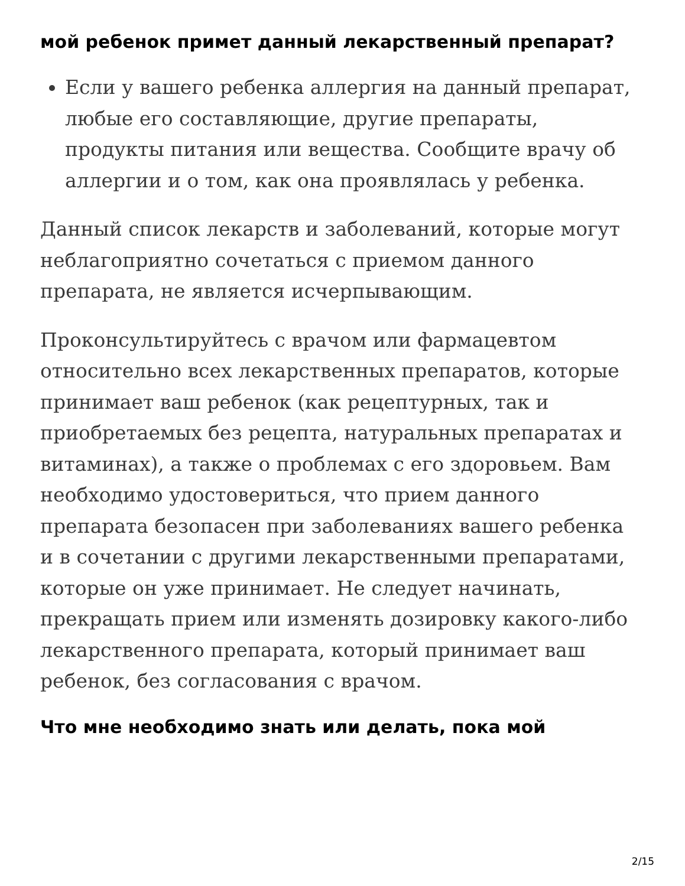мой ребенок примет данный лекарственный препарат?
Если у вашего ребенка аллергия на данный препарат, любые его составляющие, другие препараты, продукты питания или вещества. Сообщите врачу об аллергии и о том, как она проявлялась у ребенка.
Данный список лекарств и заболеваний, которые могут неблагоприятно сочетаться с приемом данного препарата, не является исчерпывающим.
Проконсультируйтесь с врачом или фармацевтом относительно всех лекарственных препаратов, которые принимает ваш ребенок (как рецептурных, так и приобретаемых без рецепта, натуральных препаратах и витаминах), а также о проблемах с его здоровьем. Вам необходимо удостовериться, что прием данного препарата безопасен при заболеваниях вашего ребенка и в сочетании с другими лекарственными препаратами, которые он уже принимает. Не следует начинать, прекращать прием или изменять дозировку какого-либо лекарственного препарата, который принимает ваш ребенок, без согласования с врачом.
Что мне необходимо знать или делать, пока мой
2/15